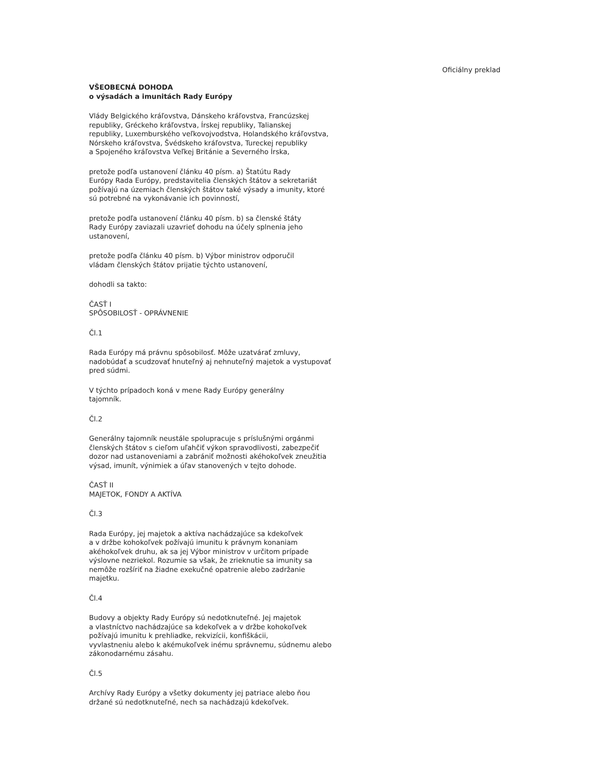Oficiálny preklad
VŠEOBECNÁ DOHODA
o výsadách a imunitách Rady Európy
Vlády Belgického kráľovstva, Dánskeho kráľovstva, Francúzskej
republiky, Gréckeho kráľovstva, Írskej republiky, Talianskej
republiky, Luxemburského veľkovojvodstva, Holandského kráľovstva,
Nórskeho kráľovstva, Švédskeho kráľovstva, Tureckej republiky
a Spojeného kráľovstva Veľkej Británie a Severného Írska,
pretože podľa ustanovení článku 40 písm. a) Štatútu Rady
Európy Rada Európy, predstavitelia členských štátov a sekretariát
požívajú na územiach členských štátov také výsady a imunity, ktoré
sú potrebné na vykonávanie ich povinností,
pretože podľa ustanovení článku 40 písm. b) sa členské štáty
Rady Európy zaviazali uzavrieť dohodu na účely splnenia jeho
ustanovení,
pretože podľa článku 40 písm. b) Výbor ministrov odporučil
vládam členských štátov prijatie týchto ustanovení,
dohodli sa takto:
ČASŤ I
SPÔSOBILOSŤ - OPRÁVNENIE
Čl.1
Rada Európy má právnu spôsobilosť. Môže uzatvárať zmluvy,
nadobúdať a scudzovať hnuteľný aj nehnuteľný majetok a vystupovať
pred súdmi.
V týchto prípadoch koná v mene Rady Európy generálny
tajomník.
Čl.2
Generálny tajomník neustále spolupracuje s príslušnými orgánmi
členských štátov s cieľom uľahčiť výkon spravodlivosti, zabezpečiť
dozor nad ustanoveniami a zabrániť možnosti akéhokoľvek zneužitia
výsad, imunít, výnimiek a úľav stanovených v tejto dohode.
ČASŤ II
MAJETOK, FONDY A AKTÍVA
Čl.3
Rada Európy, jej majetok a aktíva nachádzajúce sa kdekoľvek
a v držbe kohokoľvek požívajú imunitu k právnym konaniam
akéhokoľvek druhu, ak sa jej Výbor ministrov v určitom prípade
výslovne nezriekol. Rozumie sa však, že zrieknutie sa imunity sa
nemôže rozšíriť na žiadne exekučné opatrenie alebo zadržanie
majetku.
Čl.4
Budovy a objekty Rady Európy sú nedotknuteľné. Jej majetok
a vlastníctvo nachádzajúce sa kdekoľvek a v držbe kohokoľvek
požívajú imunitu k prehliadke, rekvizícii, konfiškácii,
vyvlastneniu alebo k akémukoľvek inému správnemu, súdnemu alebo
zákonodarnému zásahu.
Čl.5
Archívy Rady Európy a všetky dokumenty jej patriace alebo ňou
držané sú nedotknuteľné, nech sa nachádzajú kdekoľvek.